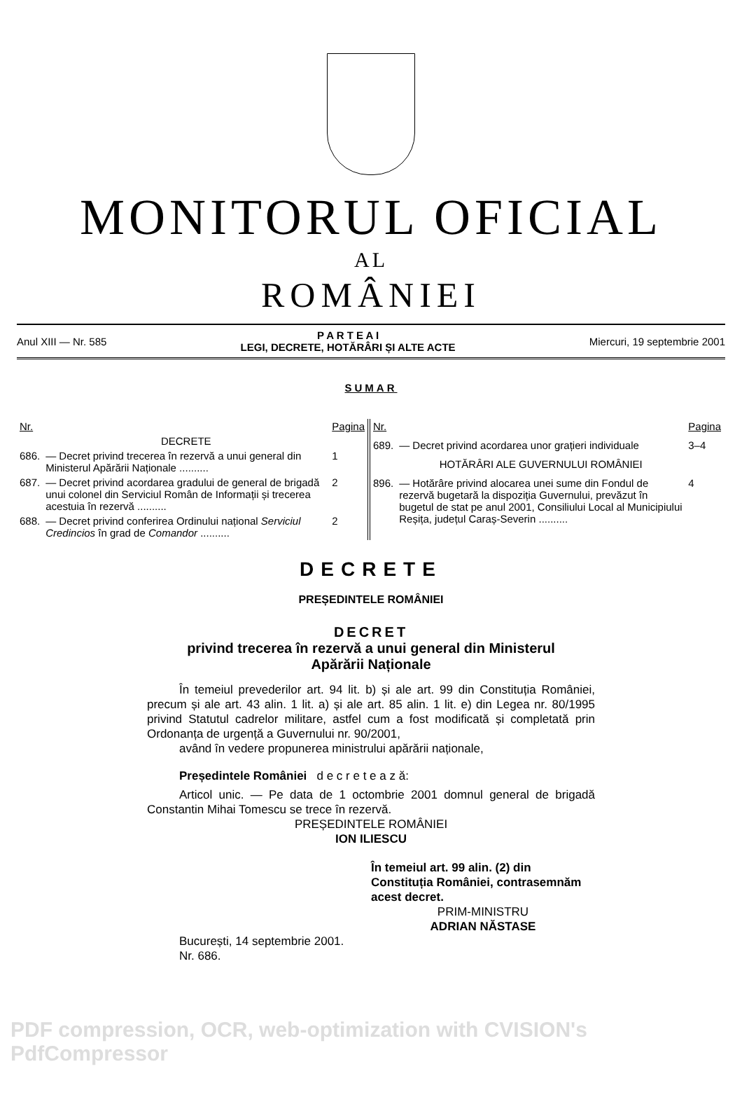MONITORUL OFICIAL
AL
ROMÂNIEI
Anul XIII — Nr. 585 P A R T E A I
LEGI, DECRETE, HOTĂRÂRI ȘI ALTE ACTE Miercuri, 19 septembrie 2001
SUMAR
| Nr. | | Pagina |
| --- | --- | --- |
| | DECRETE | |
| 686. | — Decret privind trecerea în rezervă a unui general din Ministerul Apărării Naționale .......... | 1 |
| 687. | — Decret privind acordarea gradului de general de brigadă unui colonel din Serviciul Român de Informații și trecerea acestuia în rezervă .......... | 2 |
| 688. | — Decret privind conferirea Ordinului național Serviciul Credincios în grad de Comandor .......... | 2 |
| Nr. | | Pagina |
| --- | --- | --- |
| 689. | — Decret privind acordarea unor grațieri individuale | 3–4 |
| | HOTĂRÂRI ALE GUVERNULUI ROMÂNIEI | |
| 896. | — Hotărâre privind alocarea unei sume din Fondul de rezervă bugetară la dispoziția Guvernului, prevăzut în bugetul de stat pe anul 2001, Consiliului Local al Municipiului Reșița, județul Caraș-Severin .......... | 4 |
DECRETE
PREȘEDINTELE ROMÂNIEI
DECRET
privind trecerea în rezervă a unui general din Ministerul
Apărării Naționale
În temeiul prevederilor art. 94 lit. b) și ale art. 99 din Constituția României, precum și ale art. 43 alin. 1 lit. a) și ale art. 85 alin. 1 lit. e) din Legea nr. 80/1995 privind Statutul cadrelor militare, astfel cum a fost modificată și completată prin Ordonanța de urgență a Guvernului nr. 90/2001,
având în vedere propunerea ministrului apărării naționale,
Președintele României d e c r e t e a z ă:
Articol unic. — Pe data de 1 octombrie 2001 domnul general de brigadă Constantin Mihai Tomescu se trece în rezervă.
PREȘEDINTELE ROMÂNIEI
ION ILIESCU
În temeiul art. 99 alin. (2) din Constituția României, contrasemnăm acest decret.
PRIM-MINISTRU
ADRIAN NĂSTASE
București, 14 septembrie 2001.
Nr. 686.
PDF compression, OCR, web-optimization with CVISION's PdfCompressor